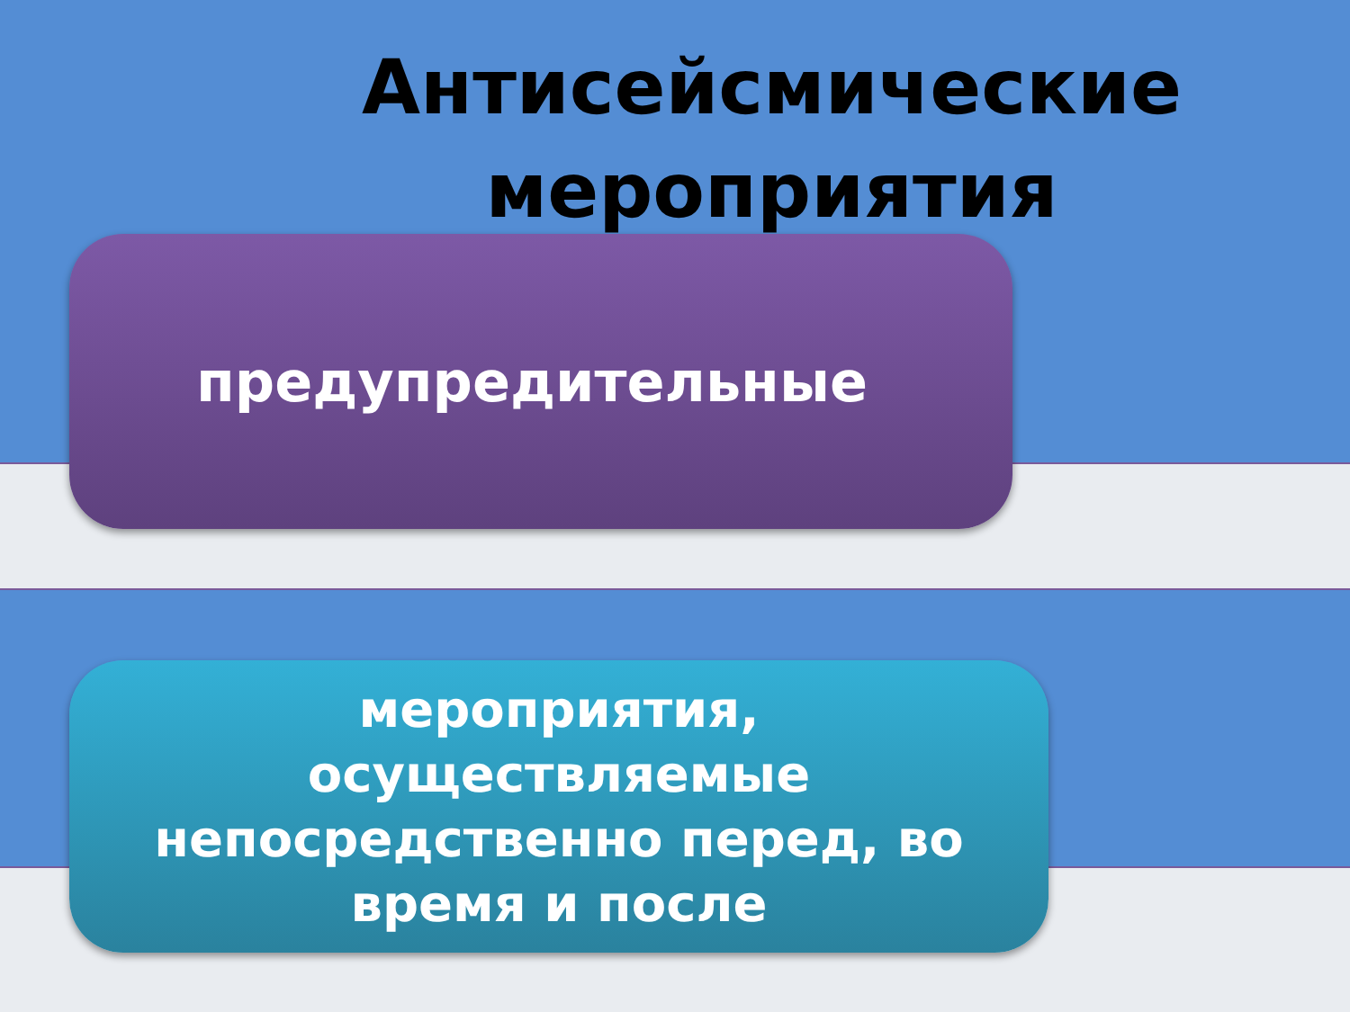Антисейсмические мероприятия
предупредительные
мероприятия,
осуществляемые
непосредственно перед, во
время и после